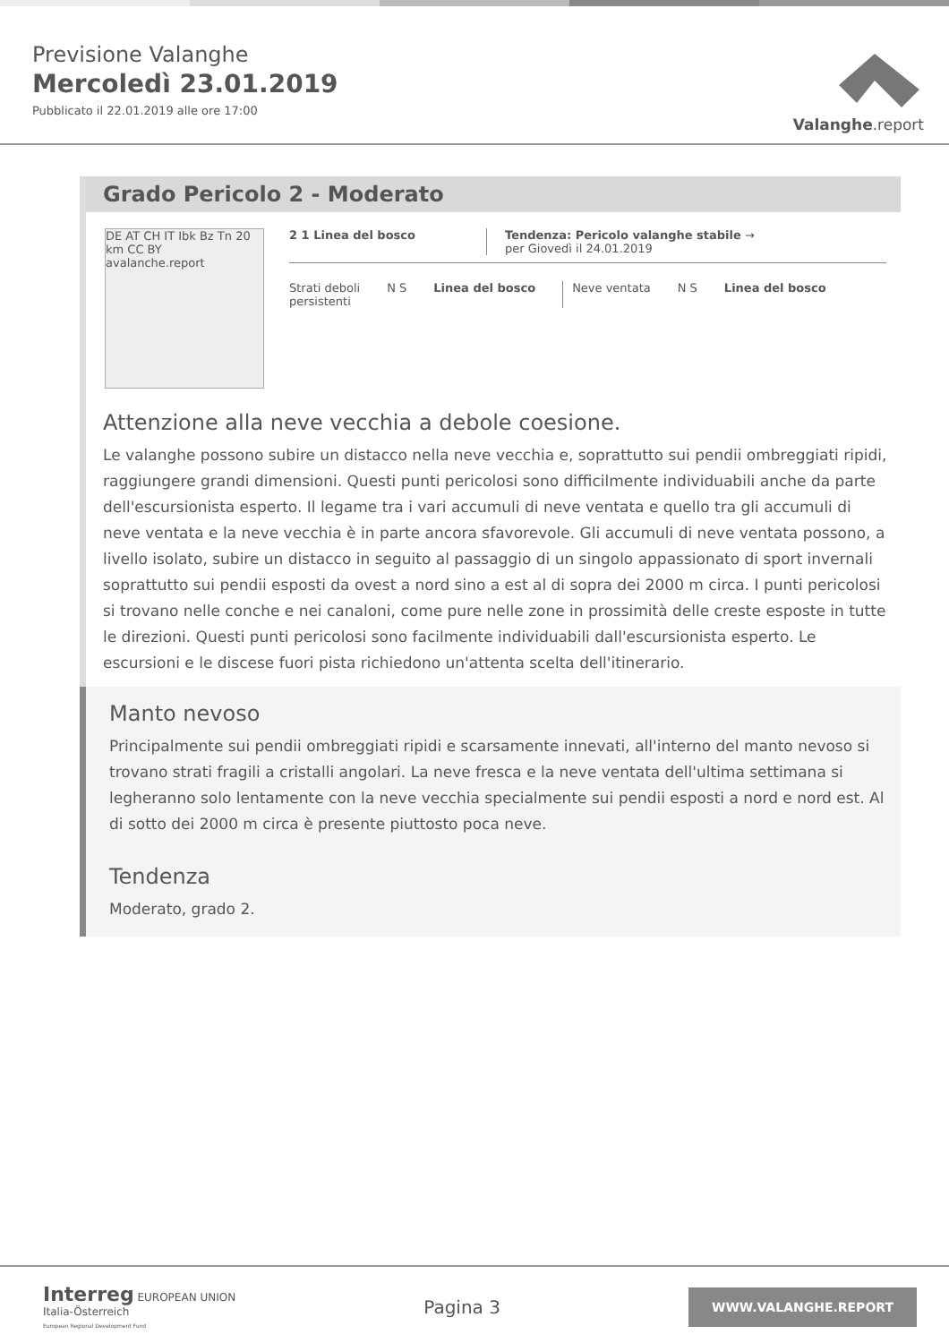Previsione Valanghe
Mercoledì 23.01.2019
Pubblicato il 22.01.2019 alle ore 17:00
Valanghe.report
Grado Pericolo 2 - Moderato
DE AT CH IT Ibk Bz Tn 20 km CC BY avalanche.report
2 1 Linea del bosco Tendenza: Pericolo valanghe stabile →
per Giovedì il 24.01.2019
Strati deboli
persistenti
N S Linea del bosco Neve ventata N S Linea del bosco
Attenzione alla neve vecchia a debole coesione.
Le valanghe possono subire un distacco nella neve vecchia e, soprattutto sui pendii ombreggiati ripidi, raggiungere grandi dimensioni. Questi punti pericolosi sono difficilmente individuabili anche da parte dell'escursionista esperto. Il legame tra i vari accumuli di neve ventata e quello tra gli accumuli di neve ventata e la neve vecchia è in parte ancora sfavorevole. Gli accumuli di neve ventata possono, a livello isolato, subire un distacco in seguito al passaggio di un singolo appassionato di sport invernali soprattutto sui pendii esposti da ovest a nord sino a est al di sopra dei 2000 m circa. I punti pericolosi si trovano nelle conche e nei canaloni, come pure nelle zone in prossimità delle creste esposte in tutte le direzioni. Questi punti pericolosi sono facilmente individuabili dall'escursionista esperto. Le escursioni e le discese fuori pista richiedono un'attenta scelta dell'itinerario.
Manto nevoso
Principalmente sui pendii ombreggiati ripidi e scarsamente innevati, all'interno del manto nevoso si trovano strati fragili a cristalli angolari. La neve fresca e la neve ventata dell'ultima settimana si legheranno solo lentamente con la neve vecchia specialmente sui pendii esposti a nord e nord est. Al di sotto dei 2000 m circa è presente piuttosto poca neve.
Tendenza
Moderato, grado 2.
Interreg EUROPEAN UNION
Italia-Österreich
European Regional Development Fund
Pagina 3
WWW.VALANGHE.REPORT